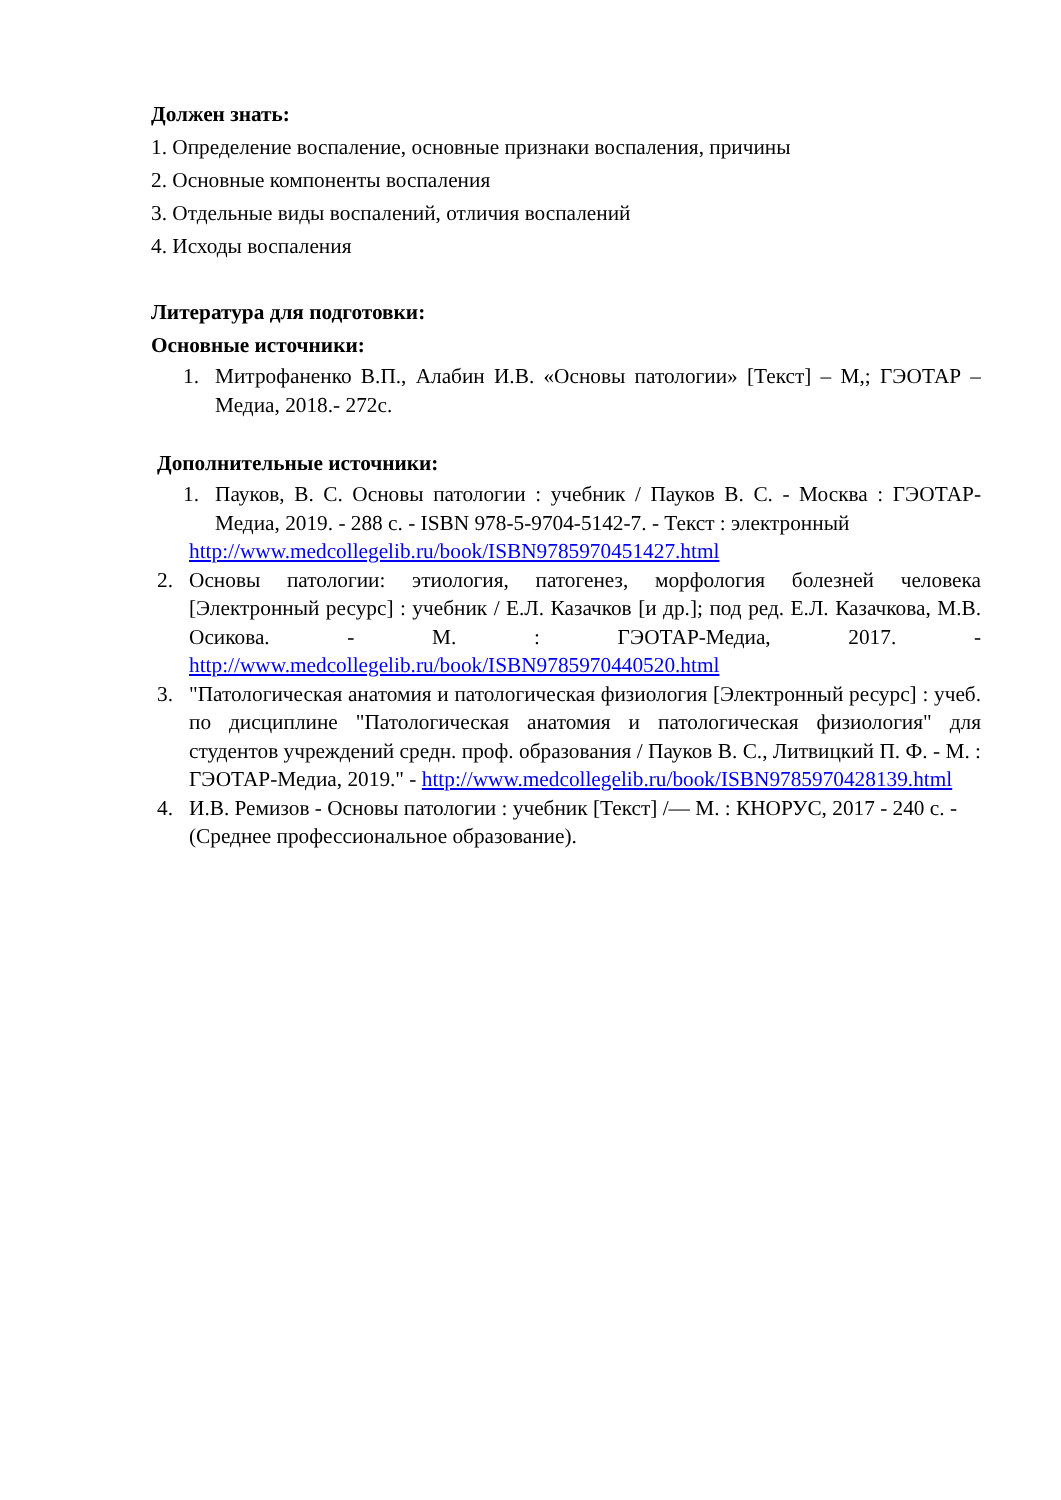Должен знать:
1. Определение воспаление, основные признаки воспаления, причины
2. Основные компоненты воспаления
3. Отдельные виды воспалений, отличия воспалений
4. Исходы воспаления
Литература для подготовки:
Основные источники:
1. Митрофаненко В.П., Алабин И.В. «Основы патологии» [Текст] – М,; ГЭОТАР –Медиа, 2018.- 272с.
Дополнительные источники:
1. Пауков, В. С. Основы патологии : учебник / Пауков В. С. - Москва : ГЭОТАР-Медиа, 2019. - 288 с. - ISBN 978-5-9704-5142-7. - Текст : электронный
http://www.medcollegelib.ru/book/ISBN9785970451427.html
2. Основы патологии: этиология, патогенез, морфология болезней человека [Электронный ресурс] : учебник / Е.Л. Казачков [и др.]; под ред. Е.Л. Казачкова, М.В. Осикова. - М. : ГЭОТАР-Медиа, 2017. - http://www.medcollegelib.ru/book/ISBN9785970440520.html
3. "Патологическая анатомия и патологическая физиология [Электронный ресурс] : учеб. по дисциплине "Патологическая анатомия и патологическая физиология" для студентов учреждений средн. проф. образования / Пауков В. С., Литвицкий П. Ф. - М. : ГЭОТАР-Медиа, 2019." - http://www.medcollegelib.ru/book/ISBN9785970428139.html
4. И.В. Ремизов - Основы патологии : учебник [Текст] /— М. : КНОРУС, 2017 - 240 с. - (Среднее профессиональное образование).